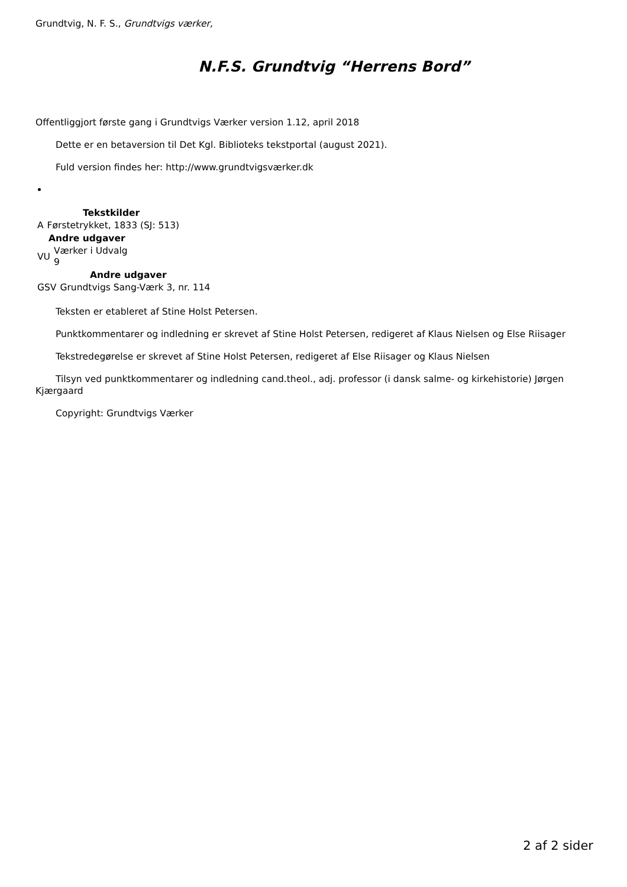Grundtvig, N. F. S., Grundtvigs værker,
N.F.S. Grundtvig “Herrens Bord”
Offentliggjort første gang i Grundtvigs Værker version 1.12, april 2018
Dette er en betaversion til Det Kgl. Biblioteks tekstportal (august 2021).
Fuld version findes her: http://www.grundtvigsværker.dk
| Tekstkilder | |
| --- | --- |
| A | Førstetrykket, 1833 (SJ: 513) |
| Andre udgaver | |
| --- | --- |
| VU | Værker i Udvalg 9 |
| Andre udgaver | |
| --- | --- |
| GSV | Grundtvigs Sang-Værk 3, nr. 114 |
Teksten er etableret af Stine Holst Petersen.
Punktkommentarer og indledning er skrevet af Stine Holst Petersen, redigeret af Klaus Nielsen og Else Riisager
Tekstredegørelse er skrevet af Stine Holst Petersen, redigeret af Else Riisager og Klaus Nielsen
Tilsyn ved punktkommentarer og indledning cand.theol., adj. professor (i dansk salme- og kirkehistorie) Jørgen Kjærgaard
Copyright: Grundtvigs Værker
2 af 2 sider